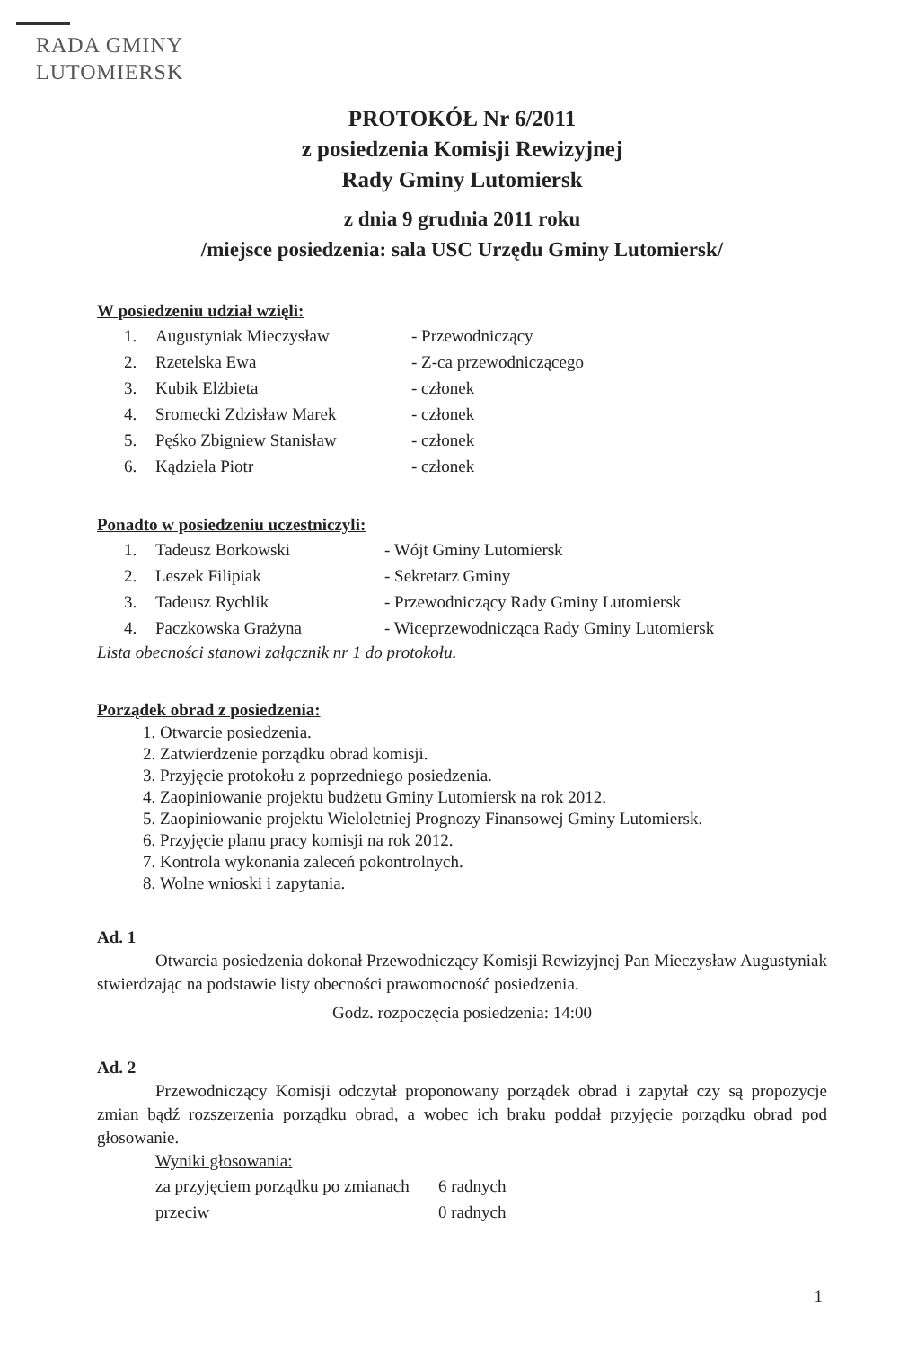RADA GMINY
LUTOMIERSK
PROTOKÓŁ Nr 6/2011
z posiedzenia Komisji Rewizyjnej
Rady Gminy Lutomiersk
z dnia 9 grudnia 2011 roku
/miejsce posiedzenia: sala USC Urzędu Gminy Lutomiersk/
W posiedzeniu udział wzięli:
| 1. | Augustyniak Mieczysław | - Przewodniczący |
| 2. | Rzetelska Ewa | - Z-ca przewodniczącego |
| 3. | Kubik Elżbieta | - członek |
| 4. | Sromecki Zdzisław Marek | - członek |
| 5. | Pęśko Zbigniew Stanisław | - członek |
| 6. | Kądziela Piotr | - członek |
Ponadto w posiedzeniu uczestniczyli:
| 1. | Tadeusz Borkowski | - Wójt Gminy Lutomiersk |
| 2. | Leszek Filipiak | - Sekretarz Gminy |
| 3. | Tadeusz Rychlik | - Przewodniczący Rady Gminy Lutomiersk |
| 4. | Paczkowska Grażyna | - Wiceprzewodnicząca Rady Gminy Lutomiersk |
Lista obecności stanowi załącznik nr 1 do protokołu.
Porządek obrad z posiedzenia:
1. Otwarcie posiedzenia.
2. Zatwierdzenie porządku obrad komisji.
3. Przyjęcie protokołu z poprzedniego posiedzenia.
4. Zaopiniowanie projektu budżetu Gminy Lutomiersk na rok 2012.
5. Zaopiniowanie projektu Wieloletniej Prognozy Finansowej Gminy Lutomiersk.
6. Przyjęcie planu pracy komisji na rok 2012.
7. Kontrola wykonania zaleceń pokontrolnych.
8. Wolne wnioski i zapytania.
Ad. 1
Otwarcia posiedzenia dokonał Przewodniczący Komisji Rewizyjnej Pan Mieczysław Augustyniak stwierdzając na podstawie listy obecności prawomocność posiedzenia.
Godz. rozpoczęcia posiedzenia: 14:00
Ad. 2
Przewodniczący Komisji odczytał proponowany porządek obrad i zapytał czy są propozycje zmian bądź rozszerzenia porządku obrad, a wobec ich braku poddał przyjęcie porządku obrad pod głosowanie.
Wyniki głosowania:
| za przyjęciem porządku po zmianach | 6 radnych |
| przeciw | 0 radnych |
1